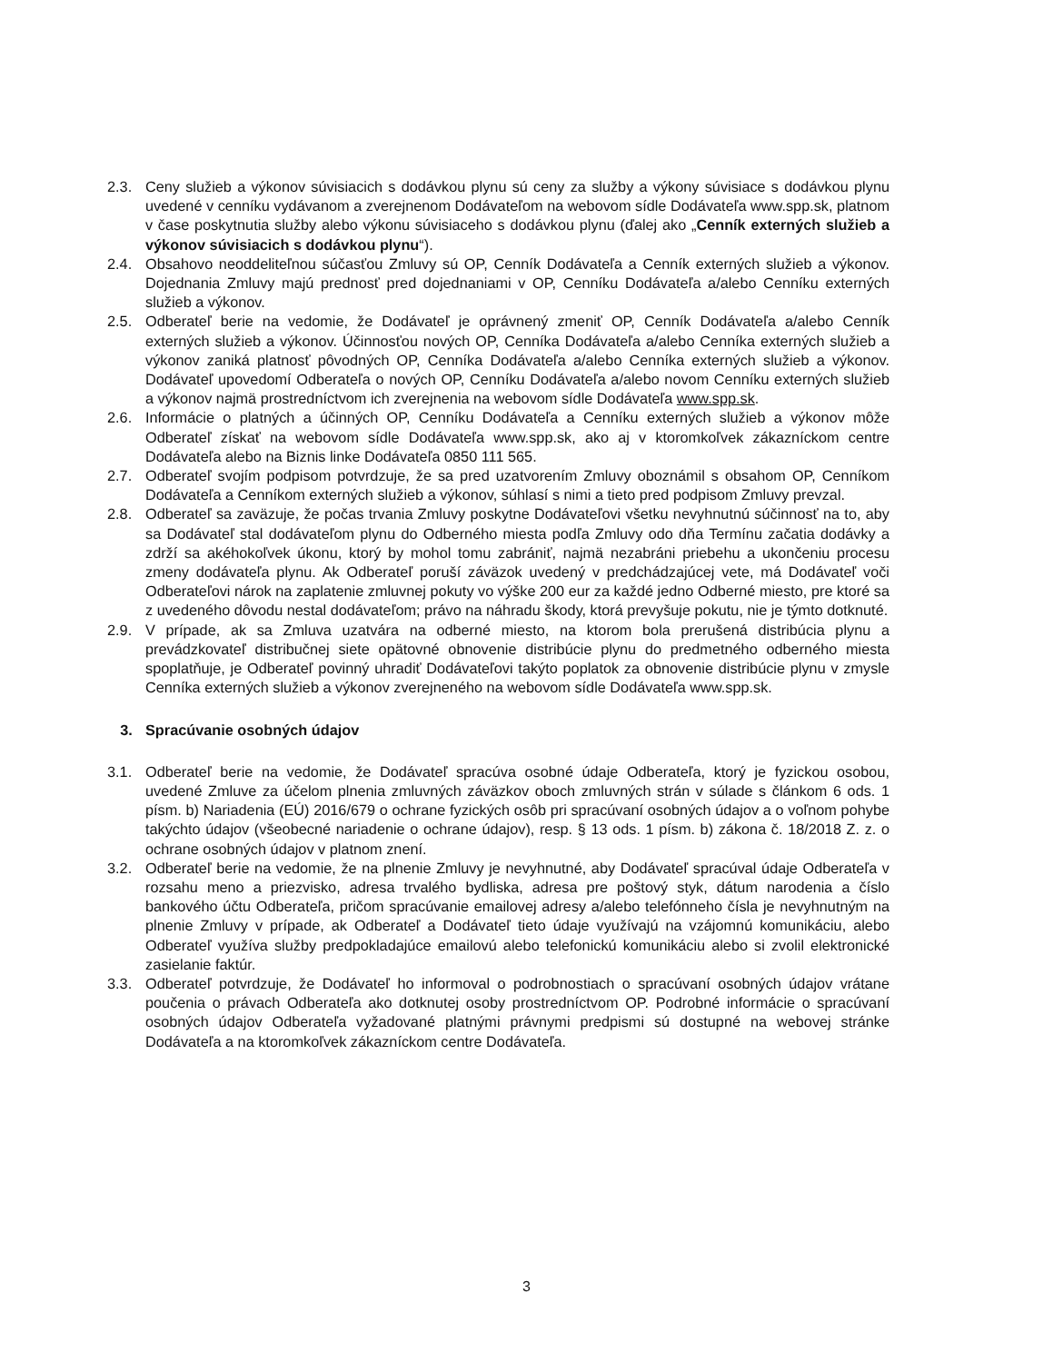2.3. Ceny služieb a výkonov súvisiacich s dodávkou plynu sú ceny za služby a výkony súvisiace s dodávkou plynu uvedené v cenníku vydávanom a zverejnenom Dodávateľom na webovom sídle Dodávateľa www.spp.sk, platnom v čase poskytnutia služby alebo výkonu súvisiaceho s dodávkou plynu (ďalej ako „Cenník externých služieb a výkonov súvisiacich s dodávkou plynu“).
2.4. Obsahovo neoddeliteľnou súčasťou Zmluvy sú OP, Cenník Dodávateľa a Cenník externých služieb a výkonov. Dojednania Zmluvy majú prednosť pred dojednaniami v OP, Cenníku Dodávateľa a/alebo Cenníku externých služieb a výkonov.
2.5. Odberateľ berie na vedomie, že Dodávateľ je oprávnený zmeniť OP, Cenník Dodávateľa a/alebo Cenník externých služieb a výkonov. Účinnosťou nových OP, Cenníka Dodávateľa a/alebo Cenníka externých služieb a výkonov zaniká platnosť pôvodných OP, Cenníka Dodávateľa a/alebo Cenníka externých služieb a výkonov. Dodávateľ upovedomí Odberateľa o nových OP, Cenníku Dodávateľa a/alebo novom Cenníku externých služieb a výkonov najmä prostredníctvom ich zverejnenia na webovom sídle Dodávateľa www.spp.sk.
2.6. Informácie o platných a účinných OP, Cenníku Dodávateľa a Cenníku externých služieb a výkonov môže Odberateľ získať na webovom sídle Dodávateľa www.spp.sk, ako aj v ktoromkoľvek zákazníckom centre Dodávateľa alebo na Biznis linke Dodávateľa 0850 111 565.
2.7. Odberateľ svojím podpisom potvrdzuje, že sa pred uzatvorením Zmluvy oboznámil s obsahom OP, Cenníkom Dodávateľa a Cenníkom externých služieb a výkonov, súhlasí s nimi a tieto pred podpisom Zmluvy prevzal.
2.8. Odberateľ sa zaväzuje, že počas trvania Zmluvy poskytne Dodávateľovi všetku nevyhnutnú súčinnosť na to, aby sa Dodávateľ stal dodávateľom plynu do Odberného miesta podľa Zmluvy odo dňa Termínu začatia dodávky a zdrží sa akéhokoľvek úkonu, ktorý by mohol tomu zabrániť, najmä nezabráni priebehu a ukončeniu procesu zmeny dodávateľa plynu. Ak Odberateľ poruší záväzok uvedený v predchádzajúcej vete, má Dodávateľ voči Odberateľovi nárok na zaplatenie zmluvnej pokuty vo výške 200 eur za každé jedno Odberné miesto, pre ktoré sa z uvedeného dôvodu nestal dodávateľom; právo na náhradu škody, ktorá prevyšuje pokutu, nie je týmto dotknuté.
2.9. V prípade, ak sa Zmluva uzatvára na odberné miesto, na ktorom bola prerušená distribúcia plynu a prevádzkovateľ distribučnej siete opätovné obnovenie distribúcie plynu do predmetného odberného miesta spoplatňuje, je Odberateľ povinný uhradiť Dodávateľovi takýto poplatok za obnovenie distribúcie plynu v zmysle Cenníka externých služieb a výkonov zverejneného na webovom sídle Dodávateľa www.spp.sk.
3. Spracúvanie osobných údajov
3.1. Odberateľ berie na vedomie, že Dodávateľ spracúva osobné údaje Odberateľa, ktorý je fyzickou osobou, uvedené Zmluve za účelom plnenia zmluvných záväzkov oboch zmluvných strán v súlade s článkom 6 ods. 1 písm. b) Nariadenia (EÚ) 2016/679 o ochrane fyzických osôb pri spracúvaní osobných údajov a o voľnom pohybe takýchto údajov (všeobecné nariadenie o ochrane údajov), resp. § 13 ods. 1 písm. b) zákona č. 18/2018 Z. z. o ochrane osobných údajov v platnom znení.
3.2. Odberateľ berie na vedomie, že na plnenie Zmluvy je nevyhnutné, aby Dodávateľ spracúval údaje Odberateľa v rozsahu meno a priezvisko, adresa trvalého bydliska, adresa pre poštový styk, dátum narodenia a číslo bankového účtu Odberateľa, pričom spracúvanie emailovej adresy a/alebo telefónneho čísla je nevyhnutným na plnenie Zmluvy v prípade, ak Odberateľ a Dodávateľ tieto údaje využívajú na vzájomnú komunikáciu, alebo Odberateľ využíva služby predpokladajúce emailovú alebo telefonickú komunikáciu alebo si zvolil elektronické zasielanie faktúr.
3.3. Odberateľ potvrdzuje, že Dodávateľ ho informoval o podrobnostiach o spracúvaní osobných údajov vrátane poučenia o právach Odberateľa ako dotknutej osoby prostredníctvom OP. Podrobné informácie o spracúvaní osobných údajov Odberateľa vyžadované platnými právnymi predpismi sú dostupné na webovej stránke Dodávateľa a na ktoromkoľvek zákazníckom centre Dodávateľa.
3